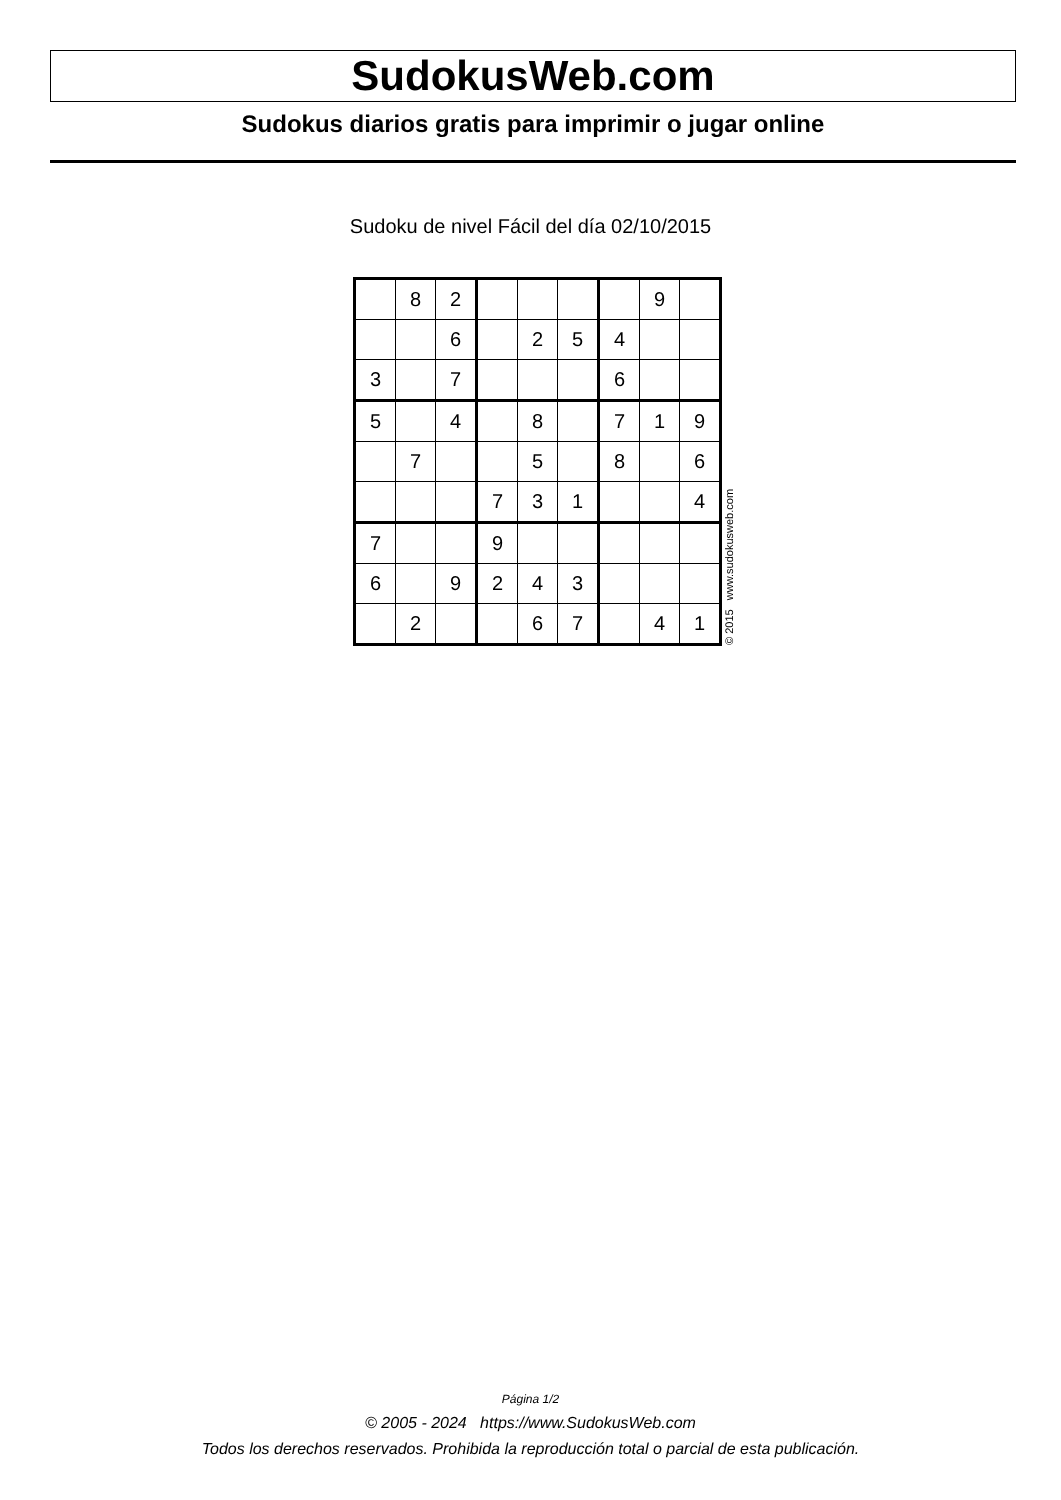SudokusWeb.com
Sudokus diarios gratis para imprimir o jugar online
Sudoku de nivel Fácil del día 02/10/2015
| | 8 | 2 | | | | | 9 | |
| | | 6 | | 2 | 5 | 4 | | |
| 3 | | 7 | | | | 6 | | |
| 5 | | 4 | | 8 | | 7 | 1 | 9 |
| | 7 | | | 5 | | 8 | | 6 |
| | | | 7 | 3 | 1 | | | 4 |
| 7 | | | 9 | | | | | |
| 6 | | 9 | 2 | 4 | 3 | | | |
| | 2 | | | 6 | 7 | | 4 | 1 |
© 2015 www.sudokusweb.com
Página 1/2
© 2005 - 2024 https://www.SudokusWeb.com
Todos los derechos reservados. Prohibida la reproducción total o parcial de esta publicación.